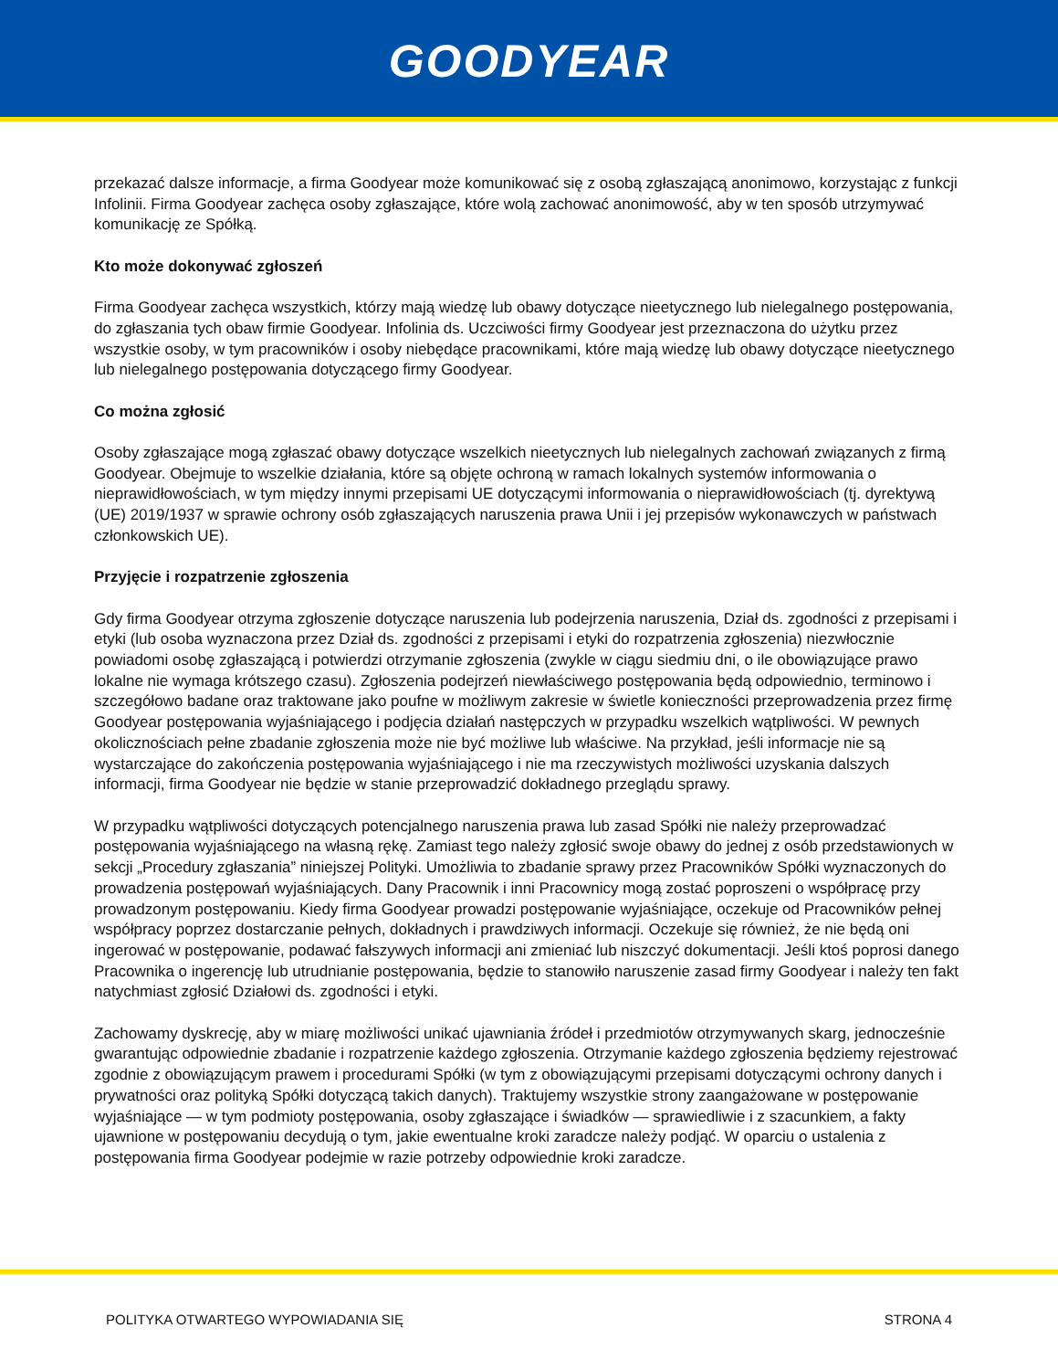GOODYEAR
przekazać dalsze informacje, a firma Goodyear może komunikować się z osobą zgłaszającą anonimowo, korzystając z funkcji Infolinii. Firma Goodyear zachęca osoby zgłaszające, które wolą zachować anonimowość, aby w ten sposób utrzymywać komunikację ze Spółką.
Kto może dokonywać zgłoszeń
Firma Goodyear zachęca wszystkich, którzy mają wiedzę lub obawy dotyczące nieetycznego lub nielegalnego postępowania, do zgłaszania tych obaw firmie Goodyear. Infolinia ds. Uczciwości firmy Goodyear jest przeznaczona do użytku przez wszystkie osoby, w tym pracowników i osoby niebędące pracownikami, które mają wiedzę lub obawy dotyczące nieetycznego lub nielegalnego postępowania dotyczącego firmy Goodyear.
Co można zgłosić
Osoby zgłaszające mogą zgłaszać obawy dotyczące wszelkich nieetycznych lub nielegalnych zachowań związanych z firmą Goodyear. Obejmuje to wszelkie działania, które są objęte ochroną w ramach lokalnych systemów informowania o nieprawidłowościach, w tym między innymi przepisami UE dotyczącymi informowania o nieprawidłowościach (tj. dyrektywą (UE) 2019/1937 w sprawie ochrony osób zgłaszających naruszenia prawa Unii i jej przepisów wykonawczych w państwach członkowskich UE).
Przyjęcie i rozpatrzenie zgłoszenia
Gdy firma Goodyear otrzyma zgłoszenie dotyczące naruszenia lub podejrzenia naruszenia, Dział ds. zgodności z przepisami i etyki (lub osoba wyznaczona przez Dział ds. zgodności z przepisami i etyki do rozpatrzenia zgłoszenia) niezwłocznie powiadomi osobę zgłaszającą i potwierdzi otrzymanie zgłoszenia (zwykle w ciągu siedmiu dni, o ile obowiązujące prawo lokalne nie wymaga krótszego czasu). Zgłoszenia podejrzeń niewłaściwego postępowania będą odpowiednio, terminowo i szczegółowo badane oraz traktowane jako poufne w możliwym zakresie w świetle konieczności przeprowadzenia przez firmę Goodyear postępowania wyjaśniającego i podjęcia działań następczych w przypadku wszelkich wątpliwości. W pewnych okolicznościach pełne zbadanie zgłoszenia może nie być możliwe lub właściwe. Na przykład, jeśli informacje nie są wystarczające do zakończenia postępowania wyjaśniającego i nie ma rzeczywistych możliwości uzyskania dalszych informacji, firma Goodyear nie będzie w stanie przeprowadzić dokładnego przeglądu sprawy.
W przypadku wątpliwości dotyczących potencjalnego naruszenia prawa lub zasad Spółki nie należy przeprowadzać postępowania wyjaśniającego na własną rękę. Zamiast tego należy zgłosić swoje obawy do jednej z osób przedstawionych w sekcji „Procedury zgłaszania” niniejszej Polityki. Umożliwia to zbadanie sprawy przez Pracowników Spółki wyznaczonych do prowadzenia postępowań wyjaśniających. Dany Pracownik i inni Pracownicy mogą zostać poproszeni o współpracę przy prowadzonym postępowaniu. Kiedy firma Goodyear prowadzi postępowanie wyjaśniające, oczekuje od Pracowników pełnej współpracy poprzez dostarczanie pełnych, dokładnych i prawdziwych informacji. Oczekuje się również, że nie będą oni ingerować w postępowanie, podawać fałszywych informacji ani zmieniać lub niszczyć dokumentacji. Jeśli ktoś poprosi danego Pracownika o ingerencję lub utrudnianie postępowania, będzie to stanowiło naruszenie zasad firmy Goodyear i należy ten fakt natychmiast zgłosić Działowi ds. zgodności i etyki.
Zachowamy dyskrecję, aby w miarę możliwości unikać ujawniania źródeł i przedmiotów otrzymywanych skarg, jednocześnie gwarantując odpowiednie zbadanie i rozpatrzenie każdego zgłoszenia. Otrzymanie każdego zgłoszenia będziemy rejestrować zgodnie z obowiązującym prawem i procedurami Spółki (w tym z obowiązującymi przepisami dotyczącymi ochrony danych i prywatności oraz polityką Spółki dotyczącą takich danych). Traktujemy wszystkie strony zaangażowane w postępowanie wyjaśniające — w tym podmioty postępowania, osoby zgłaszające i świadków — sprawiedliwie i z szacunkiem, a fakty ujawnione w postępowaniu decydują o tym, jakie ewentualne kroki zaradcze należy podjąć. W oparciu o ustalenia z postępowania firma Goodyear podejmie w razie potrzeby odpowiednie kroki zaradcze.
POLITYKA OTWARTEGO WYPOWIADANIA SIĘ STRONA 4